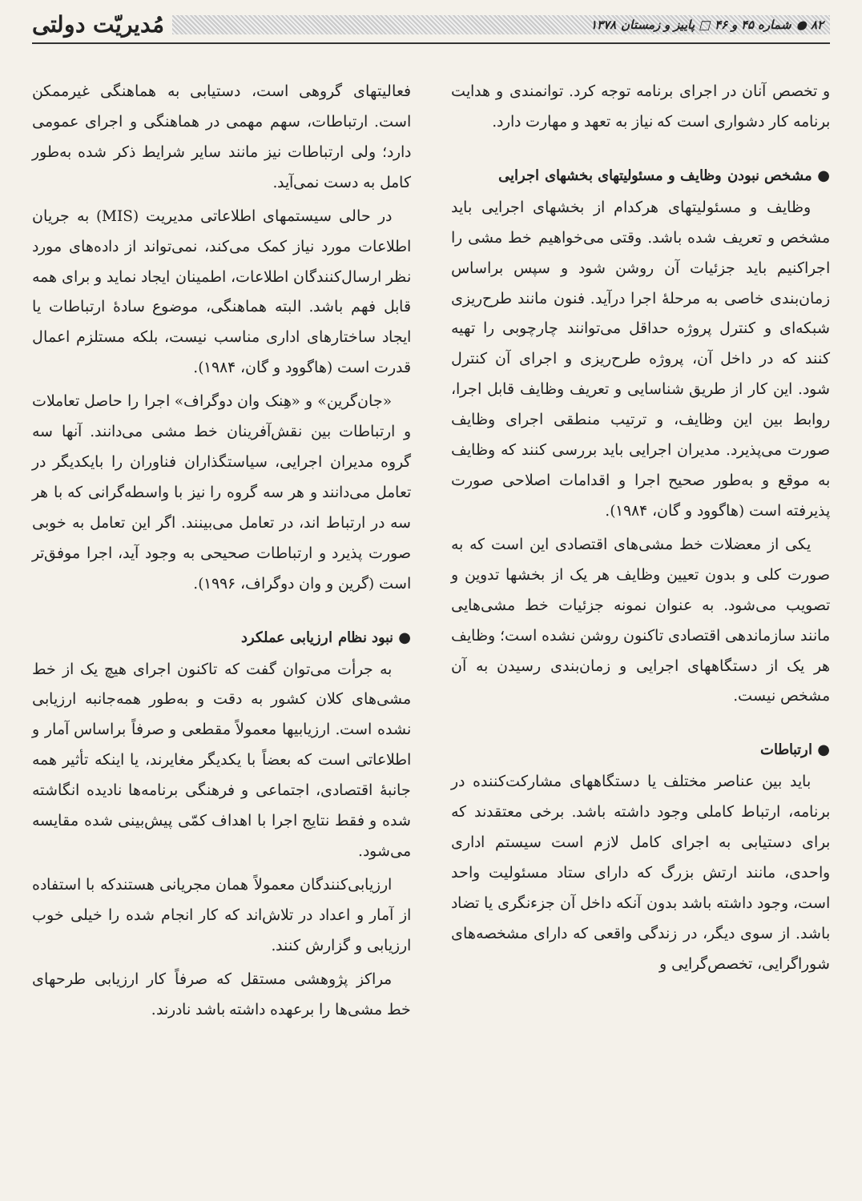۸۲ ● شماره ۴۵ و ۴۶ □ پاییز و زمستان ۱۳۷۸
مُدیریّت دولتی
و تخصص آنان در اجرای برنامه توجه کرد. توانمندی و هدایت برنامه کار دشواری است که نیاز به تعهد و مهارت دارد.
● مشخص نبودن وظایف و مسئولیتهای بخشهای اجرایی
وظایف و مسئولیتهای هرکدام از بخشهای اجرایی باید مشخص و تعریف شده باشد. وقتی می‌خواهیم خط مشی را اجراکنیم باید جزئیات آن روشن شود و سپس براساس زمان‌بندی خاصی به مرحلهٔ اجرا درآید. فنون مانند طرح‌ریزی شبکه‌ای و کنترل پروژه حداقل می‌توانند چارچوبی را تهیه کنند که در داخل آن، پروژه طرح‌ریزی و اجرای آن کنترل شود. این کار از طریق شناسایی و تعریف وظایف قابل اجرا، روابط بین این وظایف، و ترتیب منطقی اجرای وظایف صورت می‌پذیرد. مدیران اجرایی باید بررسی کنند که وظایف به موقع و به‌طور صحیح اجرا و اقدامات اصلاحی صورت پذیرفته است (هاگوود و گان، ۱۹۸۴).
یکی از معضلات خط مشی‌های اقتصادی این است که به صورت کلی و بدون تعیین وظایف هر یک از بخشها تدوین و تصویب می‌شود. به عنوان نمونه جزئیات خط مشی‌هایی مانند سازماندهی اقتصادی تاکنون روشن نشده است؛ وظایف هر یک از دستگاههای اجرایی و زمان‌بندی رسیدن به آن مشخص نیست.
● ارتباطات
باید بین عناصر مختلف یا دستگاههای مشارکت‌کننده در برنامه، ارتباط کاملی وجود داشته باشد. برخی معتقدند که برای دستیابی به اجرای کامل لازم است سیستم اداری واحدی، مانند ارتش بزرگ که دارای ستاد مسئولیت واحد است، وجود داشته باشد بدون آنکه داخل آن جزءنگری یا تضاد باشد. از سوی دیگر، در زندگی واقعی که دارای مشخصه‌های شوراگرایی، تخصص‌گرایی و
فعالیتهای گروهی است، دستیابی به هماهنگی غیرممکن است. ارتباطات، سهم مهمی در هماهنگی و اجرای عمومی دارد؛ ولی ارتباطات نیز مانند سایر شرایط ذکر شده به‌طور کامل به دست نمی‌آید.
در حالی سیستمهای اطلاعاتی مدیریت (MIS) به جریان اطلاعات مورد نیاز کمک می‌کند، نمی‌تواند از داده‌های مورد نظر ارسال‌کنندگان اطلاعات، اطمینان ایجاد نماید و برای همه قابل فهم باشد. البته هماهنگی، موضوع سادهٔ ارتباطات یا ایجاد ساختارهای اداری مناسب نیست، بلکه مستلزم اعمال قدرت است (هاگوود و گان، ۱۹۸۴).
«جان‌گرین» و «هِنک وان دوگراف» اجرا را حاصل تعاملات و ارتباطات بین نقش‌آفرینان خط مشی می‌دانند. آنها سه گروه مدیران اجرایی، سیاستگذاران فناوران را بایکدیگر در تعامل می‌دانند و هر سه گروه را نیز با واسطه‌گرانی که با هر سه در ارتباط اند، در تعامل می‌بینند. اگر این تعامل به خوبی صورت پذیرد و ارتباطات صحیحی به وجود آید، اجرا موفق‌تر است (گرین و وان دوگراف، ۱۹۹۶).
● نبود نظام ارزیابی عملکرد
به جرأت می‌توان گفت که تاکنون اجرای هیچ یک از خط مشی‌های کلان کشور به دقت و به‌طور همه‌جانبه ارزیابی نشده است. ارزیابیها معمولاً مقطعی و صرفاً براساس آمار و اطلاعاتی است که بعضاً با یکدیگر مغایرند، یا اینکه تأثیر همه جانبهٔ اقتصادی، اجتماعی و فرهنگی برنامه‌ها نادیده انگاشته شده و فقط نتایج اجرا با اهداف کمّی پیش‌بینی شده مقایسه می‌شود.
ارزیابی‌کنندگان معمولاً همان مجریانی هستندکه با استفاده از آمار و اعداد در تلاش‌اند که کار انجام شده را خیلی خوب ارزیابی و گزارش کنند.
مراکز پژوهشی مستقل که صرفاً کار ارزیابی طرحهای خط مشی‌ها را برعهده داشته باشد نادرند.